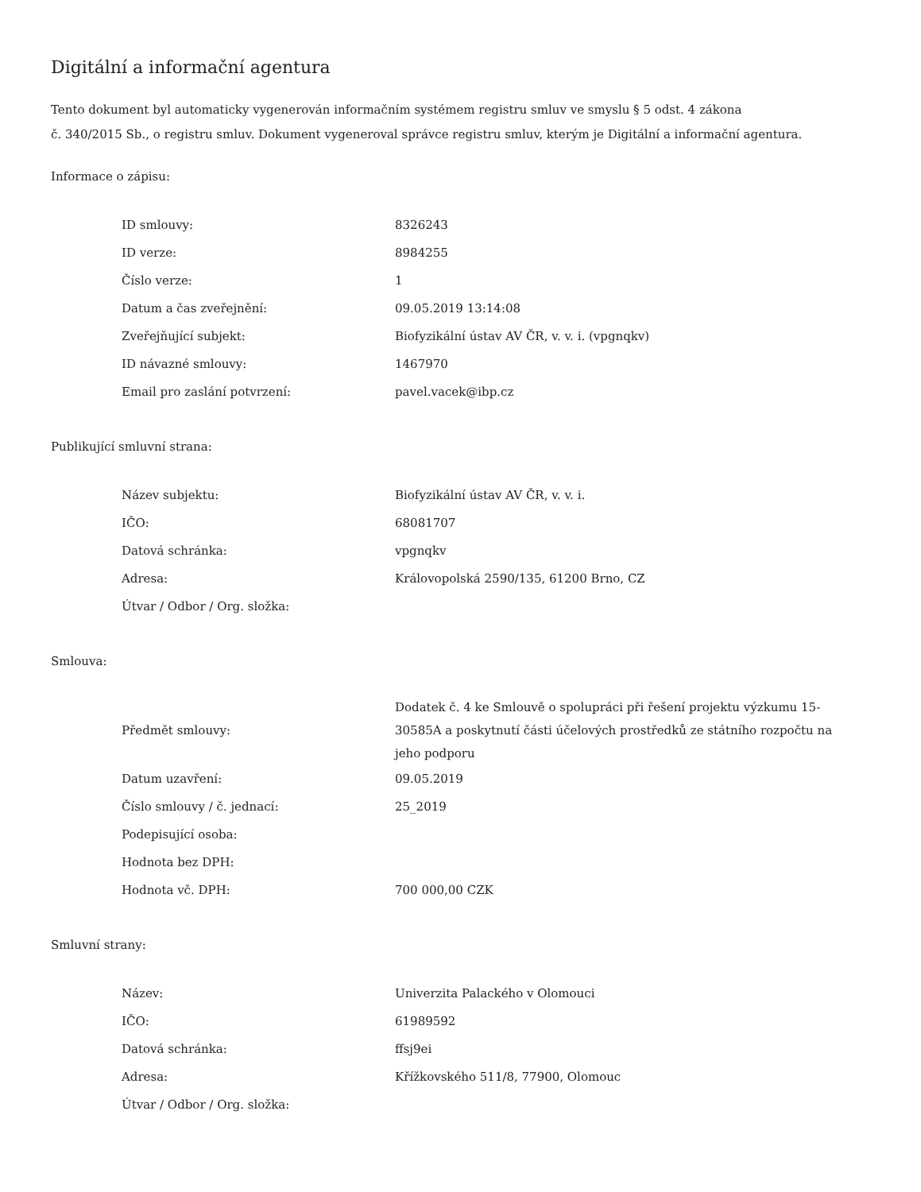Digitální a informační agentura
Tento dokument byl automaticky vygenerován informačním systémem registru smluv ve smyslu § 5 odst. 4 zákona
č. 340/2015 Sb., o registru smluv. Dokument vygeneroval správce registru smluv, kterým je Digitální a informační agentura.
Informace o zápisu:
| ID smlouvy: | 8326243 |
| ID verze: | 8984255 |
| Číslo verze: | 1 |
| Datum a čas zveřejnění: | 09.05.2019 13:14:08 |
| Zveřejňující subjekt: | Biofyzikální ústav AV ČR, v. v. i. (vpgnqkv) |
| ID návazné smlouvy: | 1467970 |
| Email pro zaslání potvrzení: | pavel.vacek@ibp.cz |
Publikující smluvní strana:
| Název subjektu: | Biofyzikální ústav AV ČR, v. v. i. |
| IČO: | 68081707 |
| Datová schránka: | vpgnqkv |
| Adresa: | Královopolská 2590/135, 61200 Brno, CZ |
| Útvar / Odbor / Org. složka: | |
Smlouva:
| Předmět smlouvy: | Dodatek č. 4 ke Smlouvě o spolupráci při řešení projektu výzkumu 15-30585A a poskytnutí části účelových prostředků ze státního rozpočtu na jeho podporu |
| Datum uzavření: | 09.05.2019 |
| Číslo smlouvy / č. jednací: | 25_2019 |
| Podepisující osoba: | |
| Hodnota bez DPH: | |
| Hodnota vč. DPH: | 700 000,00 CZK |
Smluvní strany:
| Název: | Univerzita Palackého v Olomouci |
| IČO: | 61989592 |
| Datová schránka: | ffsj9ei |
| Adresa: | Křížkovského 511/8, 77900, Olomouc |
| Útvar / Odbor / Org. složka: | |